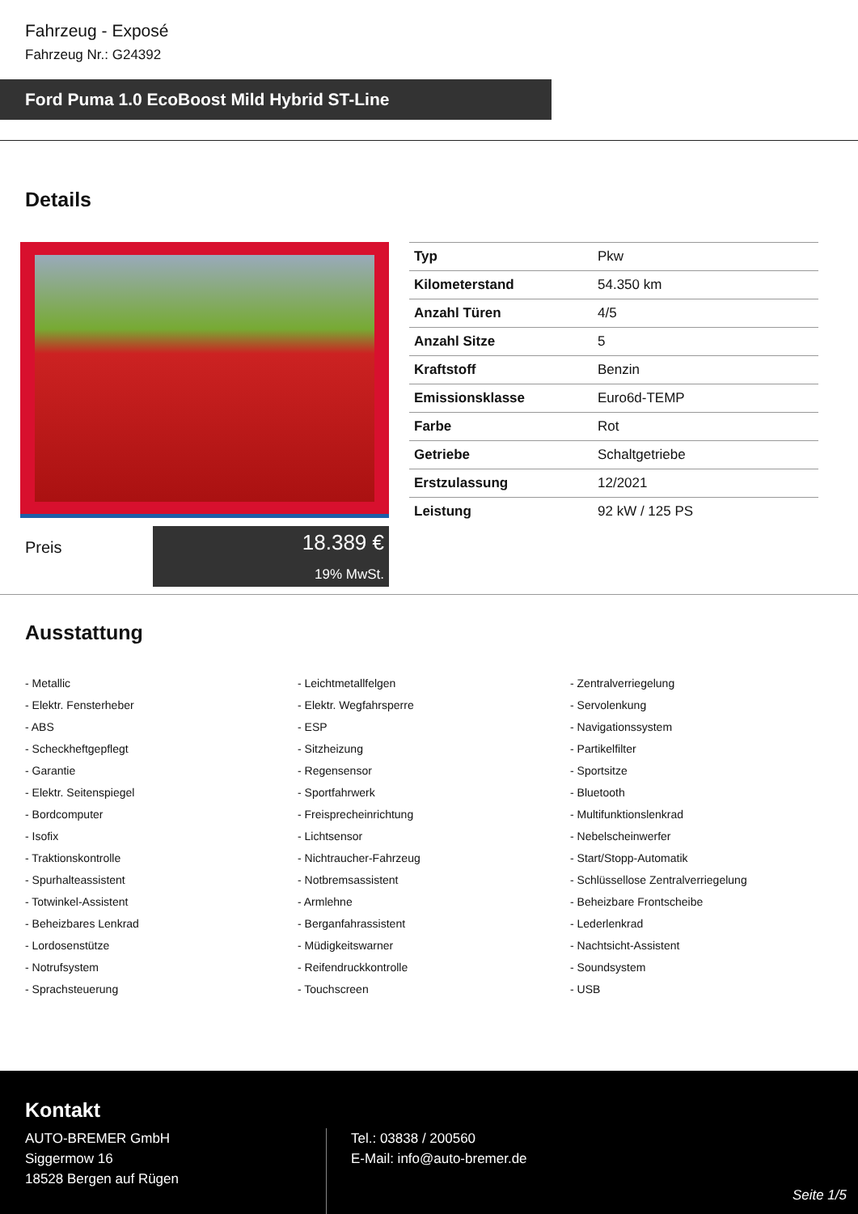Fahrzeug - Exposé
Fahrzeug Nr.: G24392
Ford Puma 1.0 EcoBoost Mild Hybrid ST-Line
Details
Preis
18.389 €
19% MwSt.
| Typ | Pkw |
| Kilometerstand | 54.350 km |
| Anzahl Türen | 4/5 |
| Anzahl Sitze | 5 |
| Kraftstoff | Benzin |
| Emissionsklasse | Euro6d-TEMP |
| Farbe | Rot |
| Getriebe | Schaltgetriebe |
| Erstzulassung | 12/2021 |
| Leistung | 92 kW / 125 PS |
Ausstattung
- Metallic
- Leichtmetallfelgen
- Zentralverriegelung
- Elektr. Fensterheber
- Elektr. Wegfahrsperre
- Servolenkung
- ABS
- ESP
- Navigationssystem
- Scheckheftgepflegt
- Sitzheizung
- Partikelfilter
- Garantie
- Regensensor
- Sportsitze
- Elektr. Seitenspiegel
- Sportfahrwerk
- Bluetooth
- Bordcomputer
- Freisprecheinrichtung
- Multifunktionslenkrad
- Isofix
- Lichtsensor
- Nebelscheinwerfer
- Traktionskontrolle
- Nichtraucher-Fahrzeug
- Start/Stopp-Automatik
- Spurhalteassistent
- Notbremsassistent
- Schlüssellose Zentralverriegelung
- Totwinkel-Assistent
- Armlehne
- Beheizbare Frontscheibe
- Beheizbares Lenkrad
- Berganfahrassistent
- Lederlenkrad
- Lordosenstütze
- Müdigkeitswarner
- Nachtsicht-Assistent
- Notrufsystem
- Reifendruckkontrolle
- Soundsystem
- Sprachsteuerung
- Touchscreen
- USB
Kontakt
AUTO-BREMER GmbH
Siggermow 16
18528 Bergen auf Rügen
Tel.: 03838 / 200560
E-Mail: info@auto-bremer.de
Seite 1/5